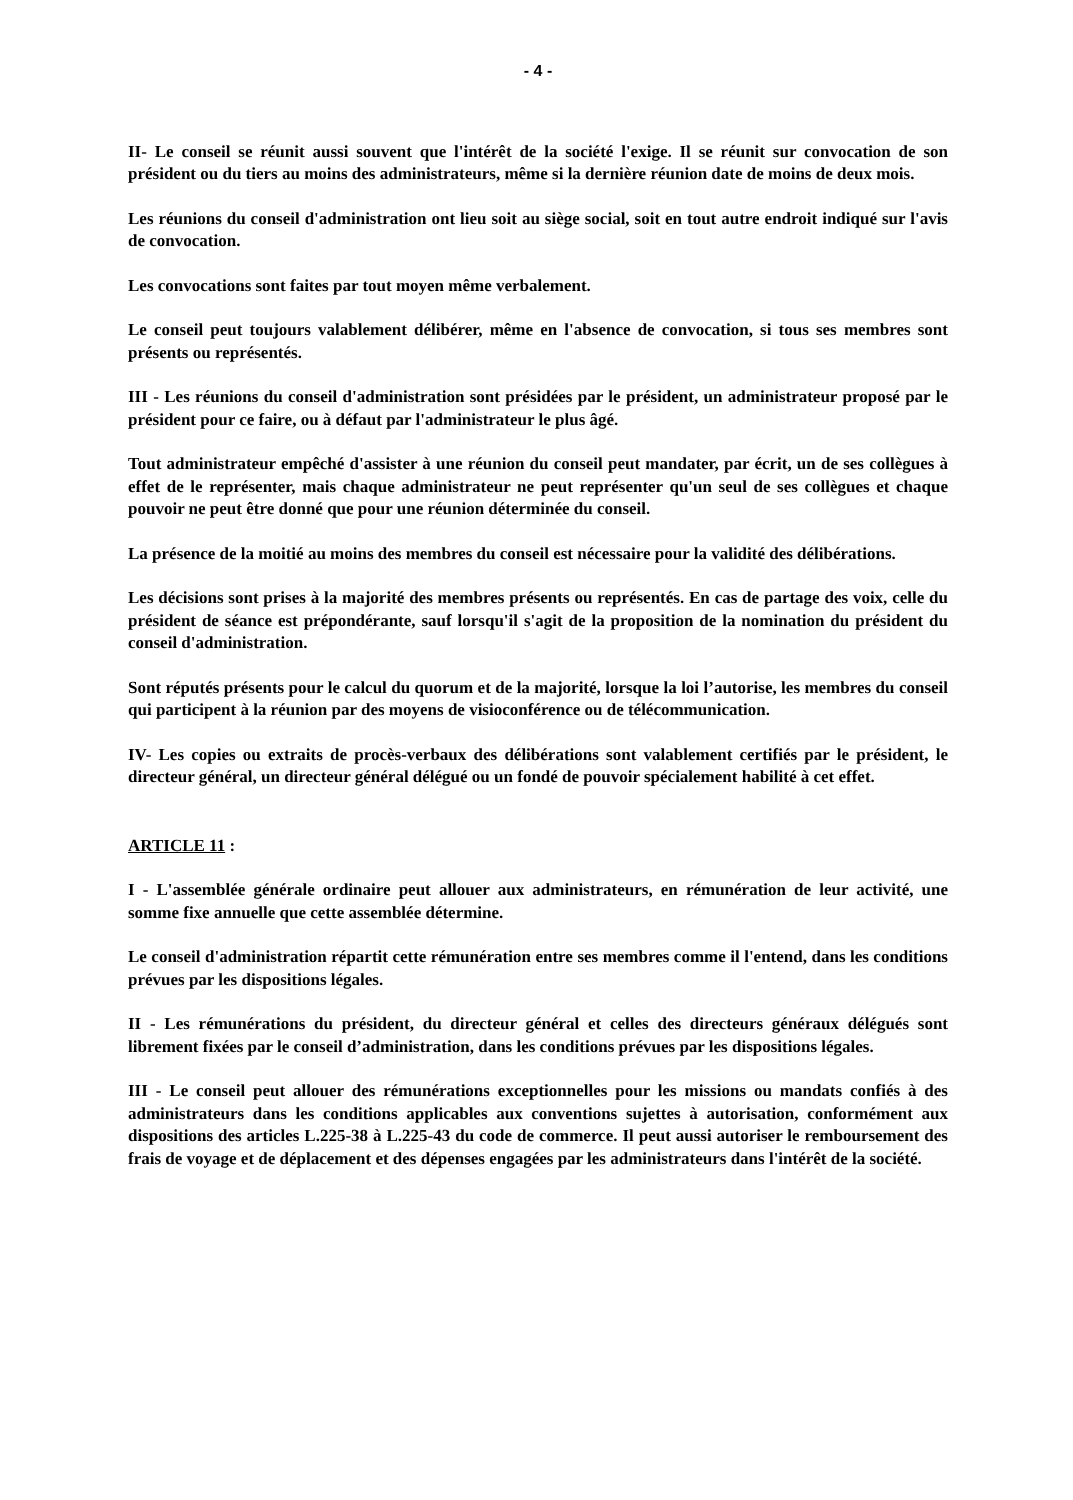- 4 -
II- Le conseil se réunit aussi souvent que l'intérêt de la société l'exige. Il se réunit sur convocation de son président ou du tiers au moins des administrateurs, même si la dernière réunion date de moins de deux mois.
Les réunions du conseil d'administration ont lieu soit au siège social, soit en tout autre endroit indiqué sur l'avis de convocation.
Les convocations sont faites par tout moyen même verbalement.
Le conseil peut toujours valablement délibérer, même en l'absence de convocation, si tous ses membres sont présents ou représentés.
III - Les réunions du conseil d'administration sont présidées par le président, un administrateur proposé par le président pour ce faire, ou à défaut par l'administrateur le plus âgé.
Tout administrateur empêché d'assister à une réunion du conseil peut mandater, par écrit, un de ses collègues à effet de le représenter, mais chaque administrateur ne peut représenter qu'un seul de ses collègues et chaque pouvoir ne peut être donné que pour une réunion déterminée du conseil.
La présence de la moitié au moins des membres du conseil est nécessaire pour la validité des délibérations.
Les décisions sont prises à la majorité des membres présents ou représentés. En cas de partage des voix, celle du président de séance est prépondérante, sauf lorsqu'il s'agit de la proposition de la nomination du président du conseil d'administration.
Sont réputés présents pour le calcul du quorum et de la majorité, lorsque la loi l’autorise, les membres du conseil qui participent à la réunion par des moyens de visioconférence ou de télécommunication.
IV- Les copies ou extraits de procès-verbaux des délibérations sont valablement certifiés par le président, le directeur général, un directeur général délégué ou un fondé de pouvoir spécialement habilité à cet effet.
ARTICLE 11 :
I - L'assemblée générale ordinaire peut allouer aux administrateurs, en rémunération de leur activité, une somme fixe annuelle que cette assemblée détermine.
Le conseil d'administration répartit cette rémunération entre ses membres comme il l'entend, dans les conditions prévues par les dispositions légales.
II - Les rémunérations du président, du directeur général et celles des directeurs généraux délégués sont librement fixées par le conseil d’administration, dans les conditions prévues par les dispositions légales.
III - Le conseil peut allouer des rémunérations exceptionnelles pour les missions ou mandats confiés à des administrateurs dans les conditions applicables aux conventions sujettes à autorisation, conformément aux dispositions des articles L.225-38 à L.225-43 du code de commerce. Il peut aussi autoriser le remboursement des frais de voyage et de déplacement et des dépenses engagées par les administrateurs dans l'intérêt de la société.